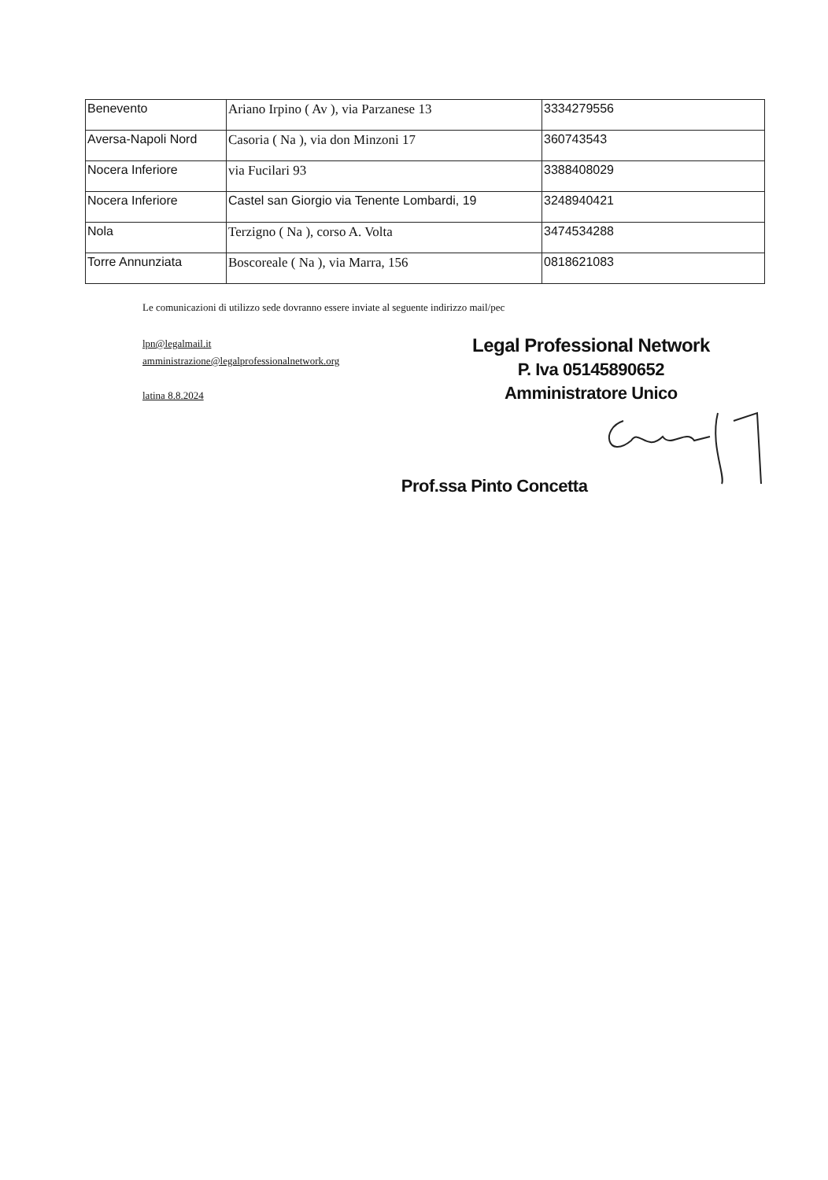| Benevento | Ariano Irpino ( Av ), via Parzanese 13 | 3334279556 |
| Aversa-Napoli Nord | Casoria ( Na ), via don Minzoni 17 | 360743543 |
| Nocera Inferiore | via Fucilari 93 | 3388408029 |
| Nocera Inferiore | Castel san Giorgio via Tenente Lombardi, 19 | 3248940421 |
| Nola | Terzigno ( Na ), corso A. Volta | 3474534288 |
| Torre Annunziata | Boscoreale ( Na ), via Marra, 156 | 0818621083 |
Le comunicazioni di utilizzo sede dovranno essere inviate al seguente indirizzo mail/pec
lpn@legalmail.it
amministrazione@legalprofessionalnetwork.org
latina 8.8.2024
Legal Professional Network
P. Iva 05145890652
Amministratore Unico
Prof.ssa Pinto Concetta